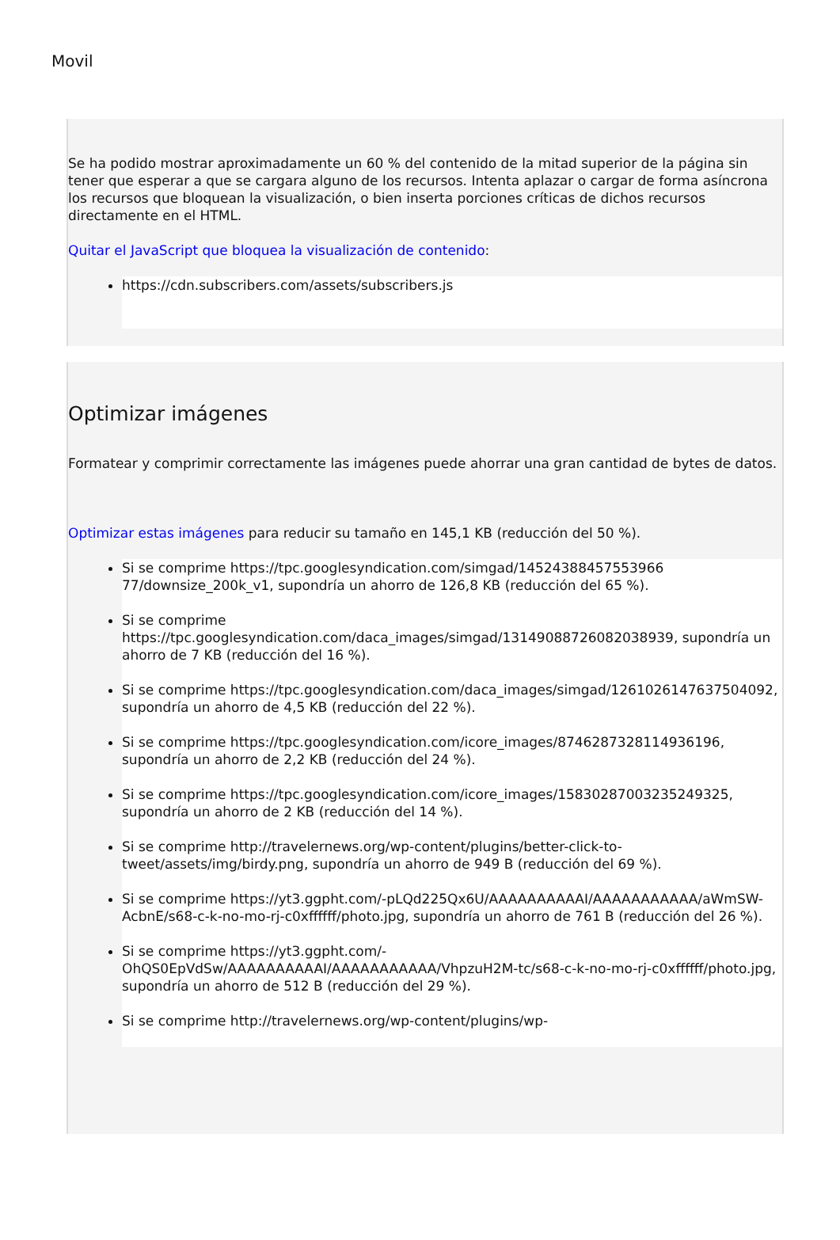Movil
Se ha podido mostrar aproximadamente un 60 % del contenido de la mitad superior de la página sin tener que esperar a que se cargara alguno de los recursos. Intenta aplazar o cargar de forma asíncrona los recursos que bloquean la visualización, o bien inserta porciones críticas de dichos recursos directamente en el HTML.
Quitar el JavaScript que bloquea la visualización de contenido:
https://cdn.subscribers.com/assets/subscribers.js
Optimizar imágenes
Formatear y comprimir correctamente las imágenes puede ahorrar una gran cantidad de bytes de datos.
Optimizar estas imágenes para reducir su tamaño en 145,1 KB (reducción del 50 %).
Si se comprime https://tpc.googlesyndication.com/simgad/14524388457553966​77/downsize_200k_v1, supondría un ahorro de 126,8 KB (reducción del 65 %).
Si se comprime https://tpc.googlesyndication.com/daca_images/simgad/13149088726082038939, supondría un ahorro de 7 KB (reducción del 16 %).
Si se comprime https://tpc.googlesyndication.com/daca_images/simgad/12610261476375040​92, supondría un ahorro de 4,5 KB (reducción del 22 %).
Si se comprime https://tpc.googlesyndication.com/icore_images/8746287328114936196, supondría un ahorro de 2,2 KB (reducción del 24 %).
Si se comprime https://tpc.googlesyndication.com/icore_images/15830287003235249325, supondría un ahorro de 2 KB (reducción del 14 %).
Si se comprime http://travelernews.org/wp-content/plugins/better-click-to-tweet/assets/img/birdy.png, supondría un ahorro de 949 B (reducción del 69 %).
Si se comprime https://yt3.ggpht.com/-pLQd225Qx6U/AAAAAAAAAAI/AAAAAAAAAAA/aWmSW-AcbnE/s68-c-k-no-mo-rj-c0xffffff/photo.jpg, supondría un ahorro de 761 B (reducción del 26 %).
Si se comprime https://yt3.ggpht.com/-OhQS0EpVdSw/AAAAAAAAAAI/AAAAAAAAAAA/VhpzuH2M-tc/s68-c-k-no-mo-rj-c0xffffff/photo.jpg, supondría un ahorro de 512 B (reducción del 29 %).
Si se comprime http://travelernews.org/wp-content/plugins/wp-